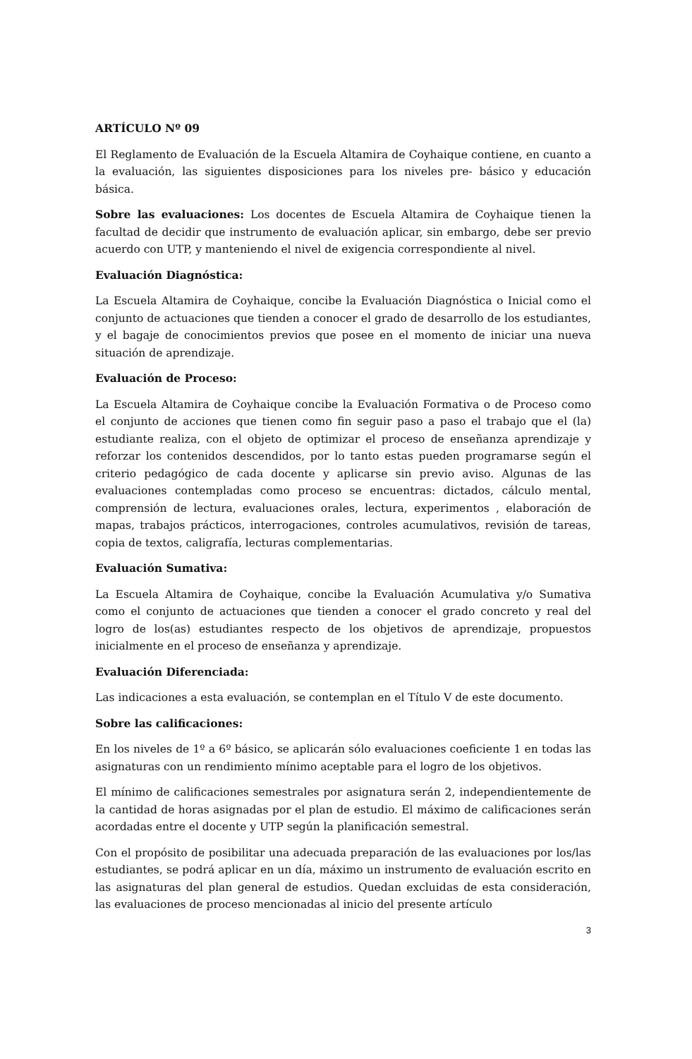ARTÍCULO Nº 09
El Reglamento de Evaluación de la Escuela Altamira de Coyhaique contiene, en cuanto a la evaluación, las siguientes disposiciones para los niveles pre- básico y educación básica.
Sobre las evaluaciones: Los docentes de Escuela Altamira de Coyhaique tienen la facultad de decidir que instrumento de evaluación aplicar, sin embargo, debe ser previo acuerdo con UTP, y manteniendo el nivel de exigencia correspondiente al nivel.
Evaluación Diagnóstica:
La Escuela Altamira de Coyhaique, concibe la Evaluación Diagnóstica o Inicial como el conjunto de actuaciones que tienden a conocer el grado de desarrollo de los estudiantes, y el bagaje de conocimientos previos que posee en el momento de iniciar una nueva situación de aprendizaje.
Evaluación de Proceso:
La Escuela Altamira de Coyhaique concibe la Evaluación Formativa o de Proceso como el conjunto de acciones que tienen como fin seguir paso a paso el trabajo que el (la) estudiante realiza, con el objeto de optimizar el proceso de enseñanza aprendizaje y reforzar los contenidos descendidos, por lo tanto estas pueden programarse según el criterio pedagógico de cada docente y aplicarse sin previo aviso. Algunas de las evaluaciones contempladas como proceso se encuentras: dictados, cálculo mental, comprensión de lectura, evaluaciones orales, lectura, experimentos , elaboración de mapas, trabajos prácticos, interrogaciones, controles acumulativos, revisión de tareas, copia de textos, caligrafía, lecturas complementarias.
Evaluación Sumativa:
La Escuela Altamira de Coyhaique, concibe la Evaluación Acumulativa y/o Sumativa como el conjunto de actuaciones que tienden a conocer el grado concreto y real del logro de los(as) estudiantes respecto de los objetivos de aprendizaje, propuestos inicialmente en el proceso de enseñanza y aprendizaje.
Evaluación Diferenciada:
Las indicaciones a esta evaluación, se contemplan en el Título V de este documento.
Sobre las calificaciones:
En los niveles de 1º a 6º básico, se aplicarán sólo evaluaciones coeficiente 1 en todas las asignaturas con un rendimiento mínimo aceptable para el logro de los objetivos.
El mínimo de calificaciones semestrales por asignatura serán 2, independientemente de la cantidad de horas asignadas por el plan de estudio. El máximo de calificaciones serán acordadas entre el docente y UTP según la planificación semestral.
Con el propósito de posibilitar una adecuada preparación de las evaluaciones por los/las estudiantes, se podrá aplicar en un día, máximo un instrumento de evaluación escrito en las asignaturas del plan general de estudios. Quedan excluidas de esta consideración, las evaluaciones de proceso mencionadas al inicio del presente artículo
3